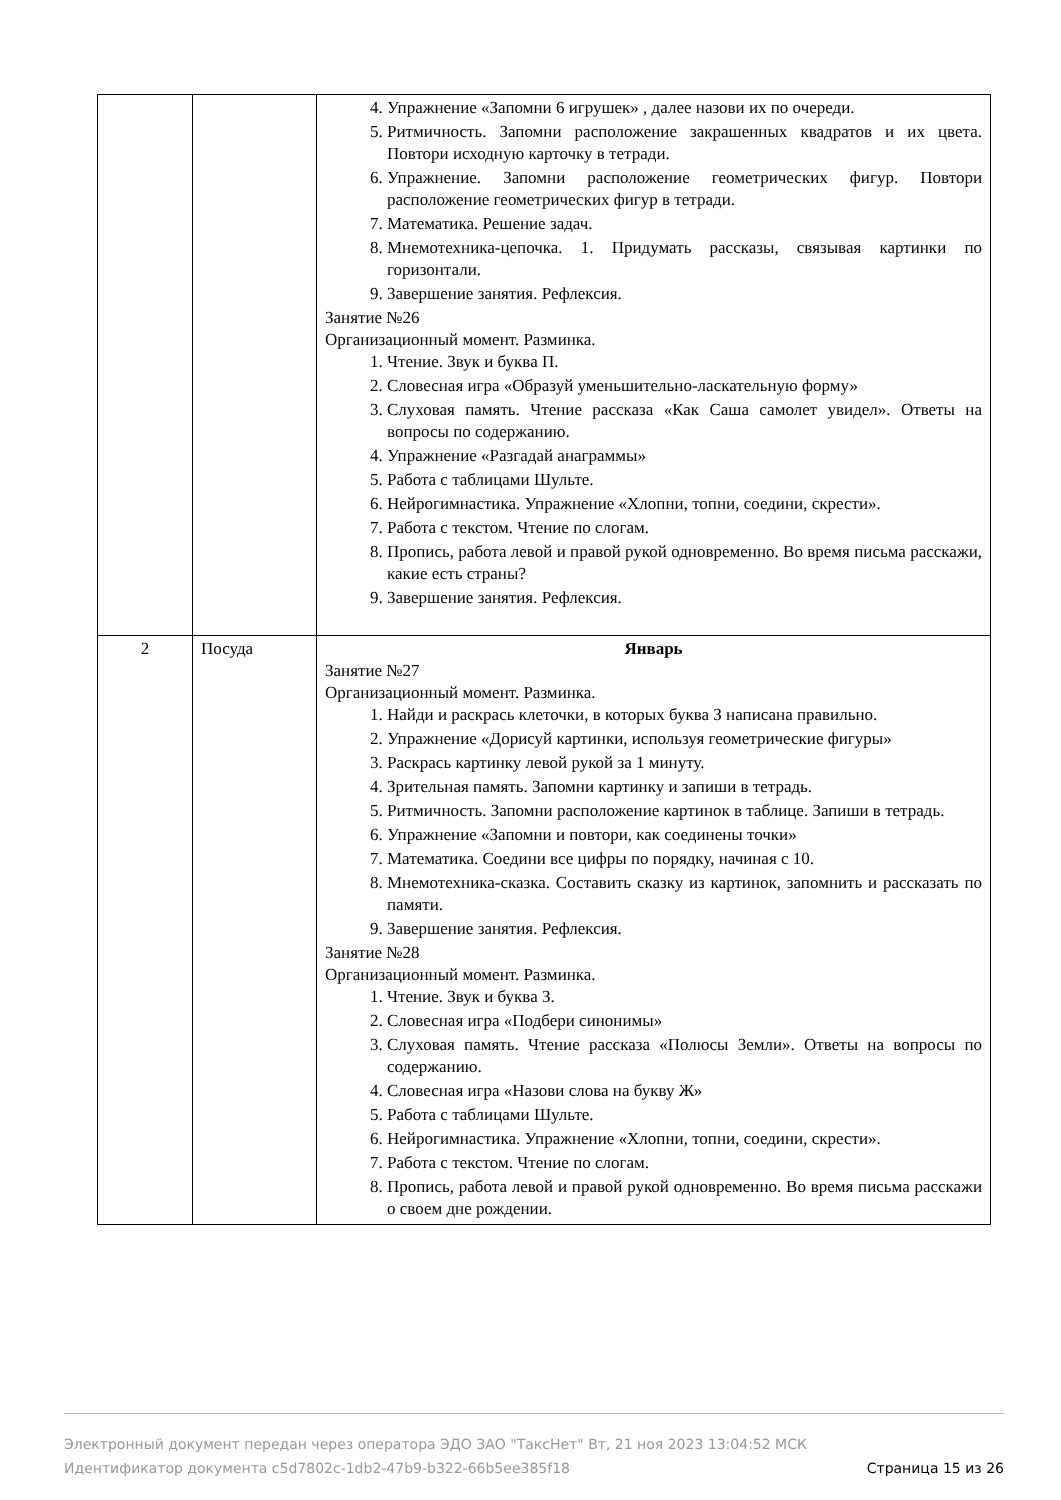| | | 4. Упражнение «Запомни 6 игрушек» , далее назови их по очереди. 5. Ритмичность. Запомни расположение закрашенных квадратов и их цвета. Повтори исходную карточку в тетради. 6. Упражнение. Запомни расположение геометрических фигур. Повтори расположение геометрических фигур в тетради. 7. Математика. Решение задач. 8. Мнемотехника-цепочка. 1. Придумать рассказы, связывая картинки по горизонтали. 9. Завершение занятия. Рефлексия. Занятие №26 Организационный момент. Разминка. 1. Чтение. Звук и буква П. 2. Словесная игра «Образуй уменьшительно-ласкательную форму» 3. Слуховая память. Чтение рассказа «Как Саша самолет увидел». Ответы на вопросы по содержанию. 4. Упражнение «Разгадай анаграммы» 5. Работа с таблицами Шульте. 6. Нейрогимнастика. Упражнение «Хлопни, топни, соедини, скрести». 7. Работа с текстом. Чтение по слогам. 8. Пропись, работа левой и правой рукой одновременно. Во время письма расскажи, какие есть страны? 9. Завершение занятия. Рефлексия. |
| 2 | Посуда | Январь Занятие №27 Организационный момент. Разминка. 1. Найди и раскрась клеточки, в которых буква З написана правильно. 2. Упражнение «Дорисуй картинки, используя геометрические фигуры» 3. Раскрась картинку левой рукой за 1 минуту. 4. Зрительная память. Запомни картинку и запиши в тетрадь. 5. Ритмичность. Запомни расположение картинок в таблице. Запиши в тетрадь. 6. Упражнение «Запомни и повтори, как соединены точки» 7. Математика. Соедини все цифры по порядку, начиная с 10. 8. Мнемотехника-сказка. Составить сказку из картинок, запомнить и рассказать по памяти. 9. Завершение занятия. Рефлексия. Занятие №28 Организационный момент. Разминка. 1. Чтение. Звук и буква З. 2. Словесная игра «Подбери синонимы» 3. Слуховая память. Чтение рассказа «Полюсы Земли». Ответы на вопросы по содержанию. 4. Словесная игра «Назови слова на букву Ж» 5. Работа с таблицами Шульте. 6. Нейрогимнастика. Упражнение «Хлопни, топни, соедини, скрести». 7. Работа с текстом. Чтение по слогам. 8. Пропись, работа левой и правой рукой одновременно. Во время письма расскажи о своем дне рождении. |
Электронный документ передан через оператора ЭДО ЗАО "ТаксНет" Вт, 21 ноя 2023 13:04:52 МСК
Идентификатор документа c5d7802c-1db2-47b9-b322-66b5ee385f18 Страница 15 из 26